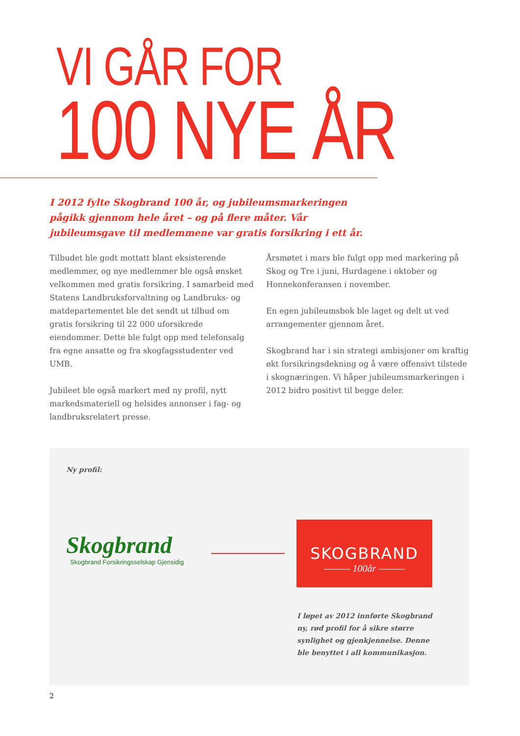VI GÅR FOR
100 NYE ÅR
I 2012 fylte Skogbrand 100 år, og jubileumsmarkeringen pågikk gjennom hele året – og på flere måter. Vår jubileumsgave til medlemmene var gratis forsikring i ett år.
Tilbudet ble godt mottatt blant eksisterende medlemmer, og nye medlemmer ble også ønsket velkommen med gratis forsikring. I samarbeid med Statens Landbruksforvaltning og Landbruks- og matdepartementet ble det sendt ut tilbud om gratis forsikring til 22 000 uforsikrede eiendommer. Dette ble fulgt opp med telefonsalg fra egne ansatte og fra skogfagsstudenter ved UMB.
Jubileet ble også markert med ny profil, nytt markedsmateriell og helsides annonser i fag- og landbruksrelatert presse.
Årsmøtet i mars ble fulgt opp med markering på Skog og Tre i juni, Hurdagene i oktober og Honnekonferansen i november.
En egen jubileumsbok ble laget og delt ut ved arrangementer gjennom året.
Skogbrand har i sin strategi ambisjoner om kraftig økt forsikringsdekning og å være offensivt tilstede i skognæringen. Vi håper jubileumsmarkeringen i 2012 bidro positivt til begge deler.
Ny profil:
Skogbrand
Skogbrand Forsikringsselskap Gjensidig
SKOGBRAND
——— 100år ———
I løpet av 2012 innførte Skogbrand ny, rød profil for å sikre større synlighet og gjenkjennelse. Denne ble benyttet i all kommunikasjon.
2